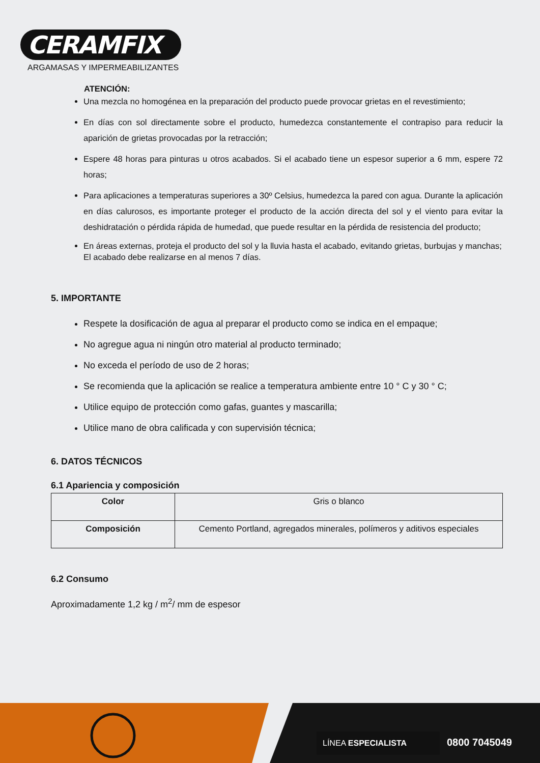CERAMFIX
ARGAMASAS Y IMPERMEABILIZANTES
ATENCIÓN:
Una mezcla no homogénea en la preparación del producto puede provocar grietas en el revestimiento;
En días con sol directamente sobre el producto, humedezca constantemente el contrapiso para reducir la aparición de grietas provocadas por la retracción;
Espere 48 horas para pinturas u otros acabados. Si el acabado tiene un espesor superior a 6 mm, espere 72 horas;
Para aplicaciones a temperaturas superiores a 30º Celsius, humedezca la pared con agua. Durante la aplicación en días calurosos, es importante proteger el producto de la acción directa del sol y el viento para evitar la deshidratación o pérdida rápida de humedad, que puede resultar en la pérdida de resistencia del producto;
En áreas externas, proteja el producto del sol y la lluvia hasta el acabado, evitando grietas, burbujas y manchas;
El acabado debe realizarse en al menos 7 días.
5. IMPORTANTE
Respete la dosificación de agua al preparar el producto como se indica en el empaque;
No agregue agua ni ningún otro material al producto terminado;
No exceda el período de uso de 2 horas;
Se recomienda que la aplicación se realice a temperatura ambiente entre 10 ° C y 30 ° C;
Utilice equipo de protección como gafas, guantes y mascarilla;
Utilice mano de obra calificada y con supervisión técnica;
6. DATOS TÉCNICOS
6.1 Apariencia y composición
| Color | Gris o blanco |
| Composición | Cemento Portland, agregados minerales, polímeros y aditivos especiales |
6.2 Consumo
Aproximadamente 1,2 kg / m<sup>2</sup>/ mm de espesor
LÍNEA ESPECIALISTA
0800 7045049